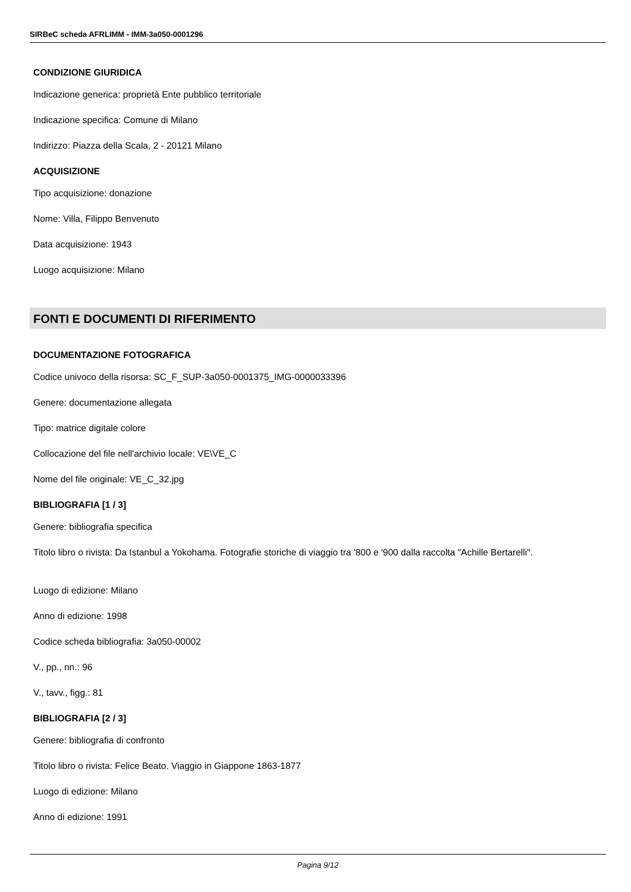SIRBeC scheda AFRLIMM - IMM-3a050-0001296
CONDIZIONE GIURIDICA
Indicazione generica: proprietà Ente pubblico territoriale
Indicazione specifica: Comune di Milano
Indirizzo: Piazza della Scala, 2 - 20121 Milano
ACQUISIZIONE
Tipo acquisizione: donazione
Nome: Villa, Filippo Benvenuto
Data acquisizione: 1943
Luogo acquisizione: Milano
FONTI E DOCUMENTI DI RIFERIMENTO
DOCUMENTAZIONE FOTOGRAFICA
Codice univoco della risorsa: SC_F_SUP-3a050-0001375_IMG-0000033396
Genere: documentazione allegata
Tipo: matrice digitale colore
Collocazione del file nell'archivio locale: VE\VE_C
Nome del file originale: VE_C_32.jpg
BIBLIOGRAFIA [1 / 3]
Genere: bibliografia specifica
Titolo libro o rivista: Da Istanbul a Yokohama. Fotografie storiche di viaggio tra '800 e '900 dalla raccolta "Achille Bertarelli".
Luogo di edizione: Milano
Anno di edizione: 1998
Codice scheda bibliografia: 3a050-00002
V., pp., nn.: 96
V., tavv., figg.: 81
BIBLIOGRAFIA [2 / 3]
Genere: bibliografia di confronto
Titolo libro o rivista: Felice Beato. Viaggio in Giappone 1863-1877
Luogo di edizione: Milano
Anno di edizione: 1991
Pagina 9/12